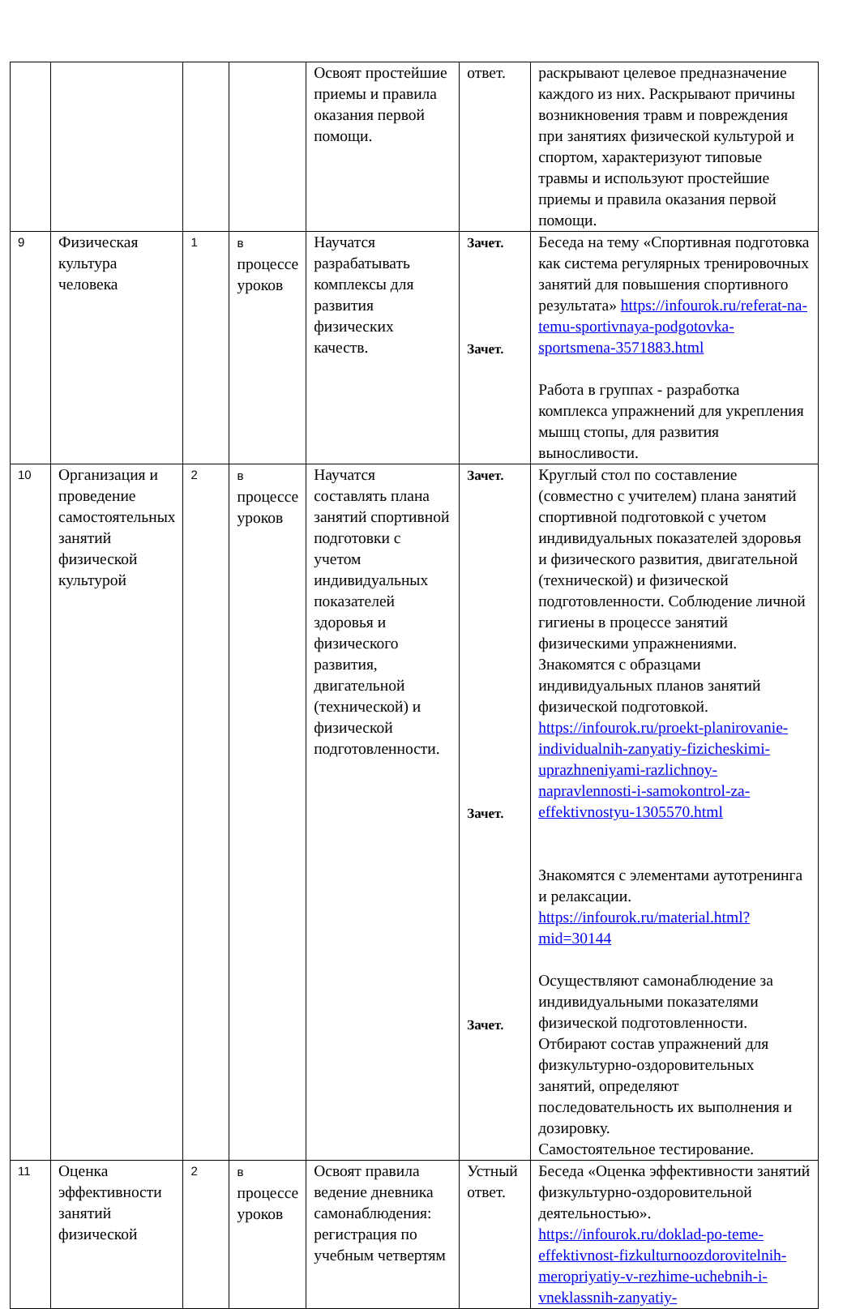| | | | | Освоят простейшие приемы и правила оказания первой помощи. | ответ. | раскрывают целевое предназначение каждого из них. Раскрывают причины возникновения травм и повреждения при занятиях физической культурой и спортом, характеризуют типовые травмы и используют простейшие приемы и правила оказания первой помощи. |
| 9 | Физическая культура человека | 1 | в процессе уроков | Научатся разрабатывать комплексы для развития физических качеств. | Зачет. Зачет. | Беседа на тему «Спортивная подготовка как система регулярных тренировочных занятий для повышения спортивного результата» https://infourok.ru/referat-na-temu-sportivnaya-podgotovka-sportsmena-3571883.html Работа в группах - разработка комплекса упражнений для укрепления мышц стопы, для развития выносливости. |
| 10 | Организация и проведение самостоятельных занятий физической культурой | 2 | в процессе уроков | Научатся составлять плана занятий спортивной подготовки с учетом индивидуальных показателей здоровья и физического развития, двигательной (технической) и физической подготовленности. | Зачет. Зачет. Зачет. | Круглый стол по составление (совместно с учителем) плана занятий спортивной подготовкой с учетом индивидуальных показателей здоровья и физического развития, двигательной (технической) и физической подготовленности. Соблюдение личной гигиены в процессе занятий физическими упражнениями. Знакомятся с образцами индивидуальных планов занятий физической подготовкой. https://infourok.ru/proekt-planirovanie-individualnih-zanyatiy-fizicheskimi-uprazhneniyami-razlichnoy-napravlennosti-i-samokontrol-za-effektivnostyu-1305570.html Знакомятся с элементами аутотренинга и релаксации. https://infourok.ru/material.html?mid=30144 Осуществляют самонаблюдение за индивидуальными показателями физической подготовленности. Отбирают состав упражнений для физкультурно-оздоровительных занятий, определяют последовательность их выполнения и дозировку. Самостоятельное тестирование. |
| 11 | Оценка эффективности занятий физической | 2 | в процессе уроков | Освоят правила ведение дневника самонаблюдения: регистрация по учебным четвертям | Устный ответ. | Беседа «Оценка эффективности занятий физкультурно-оздоровительной деятельностью». https://infourok.ru/doklad-po-teme-effektivnost-fizkulturnoozdorovitelnih-meropriyatiy-v-rezhime-uchebnih-i-vneklassnih-zanyatiy- |